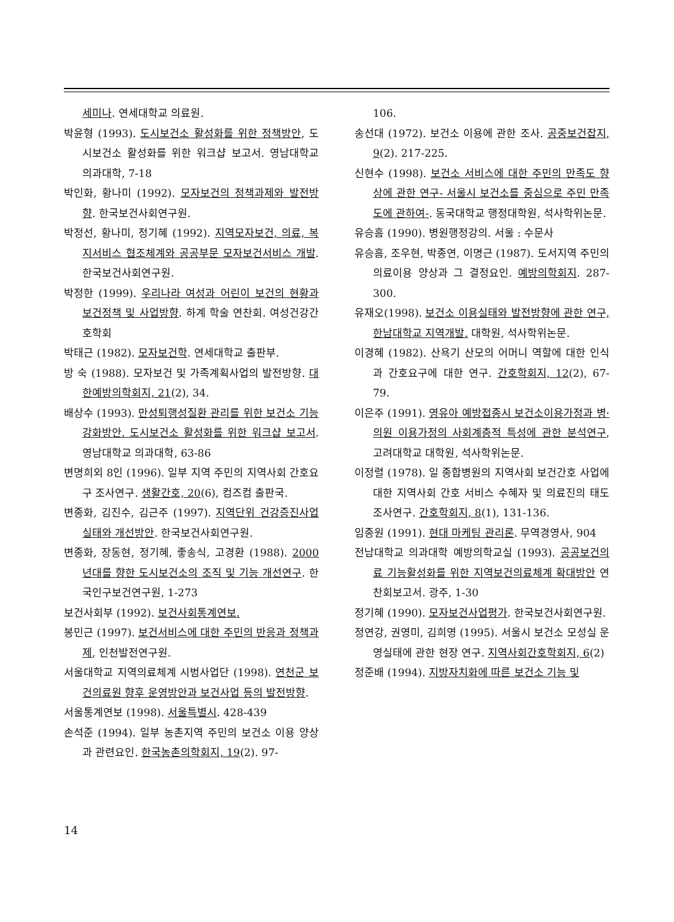세미나. 연세대학교 의료원.
박윤형 (1993). 도시보건소 활성화를 위한 정책방안, 도시보건소 활성화를 위한 워크샵 보고서. 영남대학교 의과대학, 7-18
박인화, 황나미 (1992). 모자보건의 정책과제와 발전방향. 한국보건사회연구원.
박정선, 황나미, 정기혜 (1992). 지역모자보건, 의료, 복지서비스 협조체계와 공공부문 모자보건서비스 개발. 한국보건사회연구원.
박정한 (1999). 우리나라 여성과 어린이 보건의 현황과 보건정책 및 사업방향. 하계 학술 연찬회. 여성건강간호학회
박태근 (1982). 모자보건학. 연세대학교 출판부.
방 숙 (1988). 모자보건 및 가족계획사업의 발전방향. 대한예방의학회지, 21(2), 34.
배상수 (1993). 만성퇴행성질환 관리를 위한 보건소 기능강화방안. 도시보건소 활성화를 위한 워크샵 보고서. 영남대학교 의과대학, 63-86
변명희외 8인 (1996). 일부 지역 주민의 지역사회 간호요구 조사연구. 생활간호, 20(6), 컴즈컴 출판국.
변종화, 김진수, 김근주 (1997). 지역단위 건강증진사업 실태와 개선방안. 한국보건사회연구원.
변종화, 장동현, 정기혜, 좋송식, 고경환 (1988). 2000년대를 향한 도시보건소의 조직 및 기능 개선연구. 한국인구보건연구원, 1-273
보건사회부 (1992). 보건사회통계연보.
봉민근 (1997). 보건서비스에 대한 주민의 반응과 정책과제, 인천발전연구원.
서울대학교 지역의료체계 시범사업단 (1998). 연천군 보건의료원 향후 운영방안과 보건사업 등의 발전방향.
서울통계연보 (1998). 서울특별시. 428-439
손석준 (1994). 일부 농촌지역 주민의 보건소 이용 양상과 관련요인. 한국농촌의학회지, 19(2). 97-
106.
송선대 (1972). 보건소 이용에 관한 조사. 공중보건잡지, 9(2). 217-225.
신현수 (1998). 보건소 서비스에 대한 주민의 만족도 향상에 관한 연구- 서울시 보건소를 중심으로 주민 만족도에 관하여-. 동국대학교 행정대학원, 석사학위논문.
유승흠 (1990). 병원행정강의. 서울 : 수문사
유승흠, 조우현, 박종연, 이명근 (1987). 도서지역 주민의 의료이용 양상과 그 결정요인. 예방의학회지. 287-300.
유재오(1998). 보건소 이용실태와 발전방향에 관한 연구, 한남대학교 지역개발. 대학원, 석사학위논문.
이경혜 (1982). 산욕기 산모의 어머니 역할에 대한 인식과 간호요구에 대한 연구. 간호학회지, 12(2), 67-79.
이은주 (1991). 영유아 예방접종시 보건소이용가정과 병·의원 이용가정의 사회계층적 특성에 관한 분석연구, 고려대학교 대학원, 석사학위논문.
이정렬 (1978). 일 종합병원의 지역사회 보건간호 사업에 대한 지역사회 간호 서비스 수혜자 및 의료진의 태도조사연구. 간호학회지, 8(1), 131-136.
임종원 (1991). 현대 마케팅 관리론. 무역경영사, 904
전남대학교 의과대학 예방의학교실 (1993). 공공보건의료 기능활성화를 위한 지역보건의료체계 확대방안 연찬회보고서. 광주, 1-30
정기혜 (1990). 모자보건사업평가. 한국보건사회연구원.
정연강, 권영미, 김희영 (1995). 서울시 보건소 모성실 운영실태에 관한 현장 연구. 지역사회간호학회지, 6(2)
정준배 (1994). 지방자치화에 따른 보건소 기능 및
14